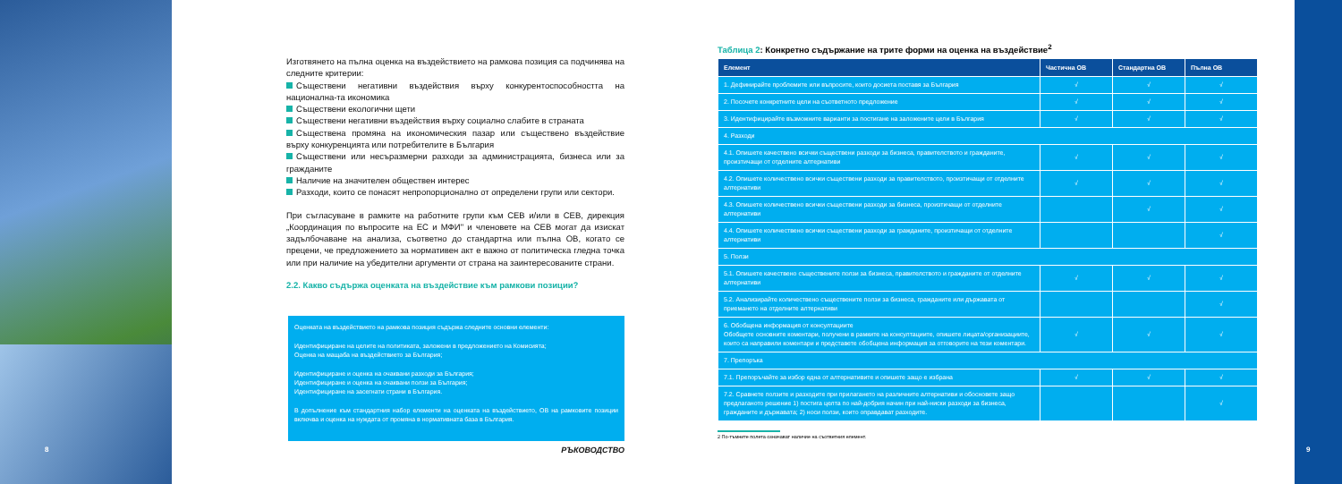8
Изготвянето на пълна оценка на въздействието на рамкова позиция са подчинява на следните критерии:
Съществени негативни въздействия върху конкурентоспособността на национална-та икономика
Съществени екологични щети
Съществени негативни въздействия върху социално слабите в страната
Съществена промяна на икономическия пазар или съществено въздействие върху конкуренцията или потребителите в България
Съществени или несъразмерни разходи за администрацията, бизнеса или за гражданите
Наличие на значителен обществен интерес
Разходи, които се понасят непропорционално от определени групи или сектори.
При съгласуване в рамките на работните групи към СЕВ и/или в СЕВ, дирекция „Координация по въпросите на ЕС и МФИ" и членовете на СЕВ могат да изискат задълбочаване на анализа, съответно до стандартна или пълна ОВ, когато се прецени, че предложението за нормативен акт е важно от политическа гледна точка или при наличие на убедителни аргументи от страна на заинтересованите страни.
2.2. Какво съдържа оценката на въздействие към рамкови позиции?
Оценката на въздействието на рамкова позиция съдържа следните основни елементи:
Идентифициране на целите на политиката, заложени в предложението на Комисията;
Оценка на мащаба на въздействието за България;
Идентифициране и оценка на очаквани разходи за България;
Идентифициране и оценка на очаквани ползи за България;
Идентифициране на засегнати страни в България.
В допълнение към стандартния набор елементи на оценката на въздействието, ОВ на рамковите позиции включва и оценка на нуждата от промяна в нормативната база в България.
РЪКОВОДСТВО
Таблица 2: Конкретно съдържание на трите форми на оценка на въздействие<sup>2</sup>
| Елемент | Частична ОВ | Стандартна ОВ | Пълна ОВ |
| --- | --- | --- | --- |
| 1. Дефинирайте проблемите или въпросите, които досиета поставя за България | √ | √ | √ |
| 2. Посочете конкретните цели на съответното предложение | √ | √ | √ |
| 3. Идентифицирайте възможните варианти за постигане на заложените цели в България | √ | √ | √ |
| 4. Разходи | | | |
| 4.1. Опишете качествено всички съществени разходи за бизнеса, правителството и гражданите, произтичащи от отделните алтернативи | √ | √ | √ |
| 4.2. Опишете количествено всички съществени разходи за правителството, произтичащи от отделните алтернативи | √ | √ | √ |
| 4.3. Опишете количествено всички съществени разходи за бизнеса, произтичащи от отделните алтернативи | | √ | √ |
| 4.4. Опишете количествено всички съществени разходи за гражданите, произтичащи от отделните алтернативи | | | √ |
| 5. Ползи | | | |
| 5.1. Опишете качествено съществените ползи за бизнеса, правителството и гражданите от отделните алтернативи | √ | √ | √ |
| 5.2. Анализирайте количествено съществените ползи за бизнеса, гражданите или държавата от приемането на отделните алтернативи | | | √ |
| 6. Обобщена информация от консултациите Обобщете основните коментари, получени в рамките на консултациите, опишете лицата/организациите, които са направили коментари и представете обобщена информация за отговорите на тези коментари. | √ | √ | √ |
| 7. Препоръка | | | |
| 7.1. Препоръчайте за избор една от алтернативите и опишете защо е избрана | √ | √ | √ |
| 7.2. Сравнете ползите и разходите при прилагането на различните алтернативи и обосновете защо предлаганото решение 1) постига целта по най-добрия начин при най-ниски разходи за бизнеса, гражданите и държавата; 2) носи ползи, които оправдават разходите. | | | √ |
2 По-тъмните полета означават наличие на съответния елемент.
9